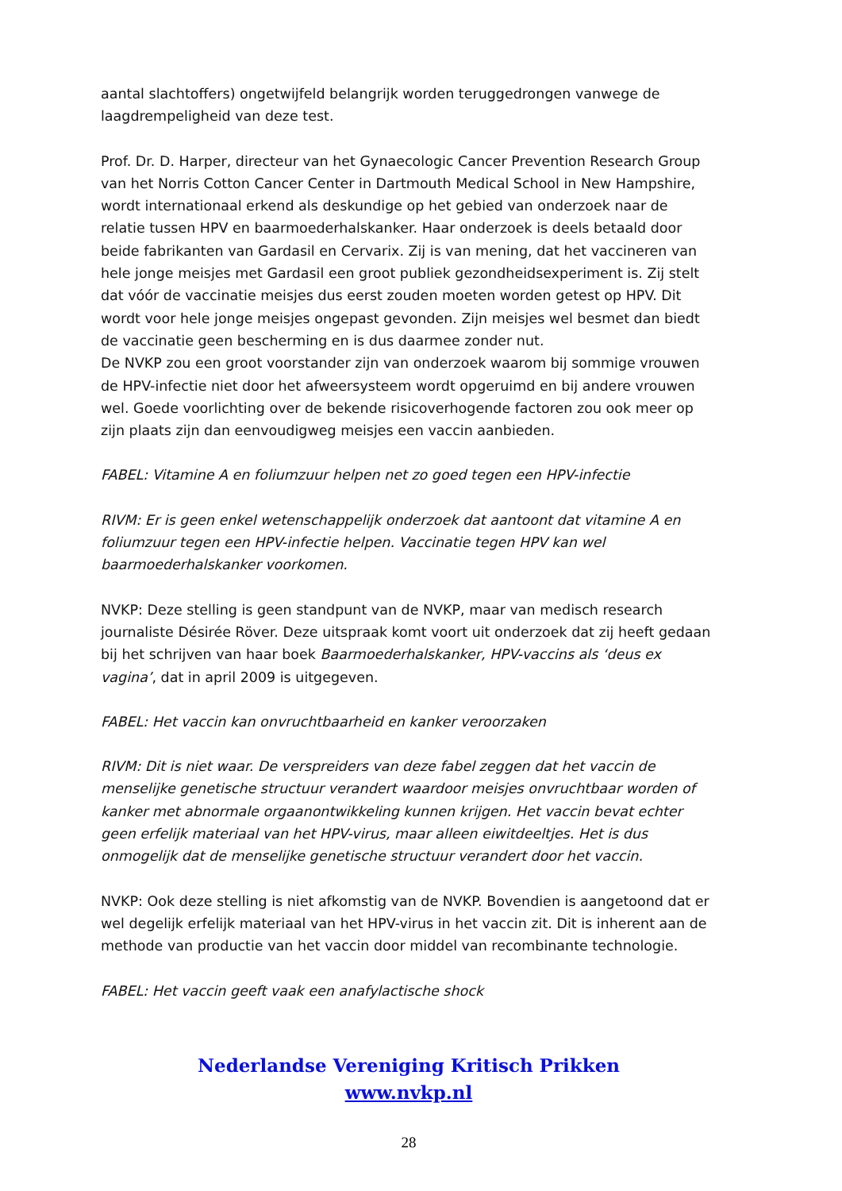aantal slachtoffers) ongetwijfeld belangrijk worden teruggedrongen vanwege de laagdrempeligheid van deze test.
Prof. Dr. D. Harper, directeur van het Gynaecologic Cancer Prevention Research Group van het Norris Cotton Cancer Center in Dartmouth Medical School in New Hampshire, wordt internationaal erkend als deskundige op het gebied van onderzoek naar de relatie tussen HPV en baarmoederhalskanker. Haar onderzoek is deels betaald door beide fabrikanten van Gardasil en Cervarix. Zij is van mening, dat het vaccineren van hele jonge meisjes met Gardasil een groot publiek gezondheidsexperiment is. Zij stelt dat vóór de vaccinatie meisjes dus eerst zouden moeten worden getest op HPV. Dit wordt voor hele jonge meisjes ongepast gevonden. Zijn meisjes wel besmet dan biedt de vaccinatie geen bescherming en is dus daarmee zonder nut.
De NVKP zou een groot voorstander zijn van onderzoek waarom bij sommige vrouwen de HPV-infectie niet door het afweersysteem wordt opgeruimd en bij andere vrouwen wel. Goede voorlichting over de bekende risicoverhogende factoren zou ook meer op zijn plaats zijn dan eenvoudigweg meisjes een vaccin aanbieden.
FABEL: Vitamine A en foliumzuur helpen net zo goed tegen een HPV-infectie
RIVM: Er is geen enkel wetenschappelijk onderzoek dat aantoont dat vitamine A en foliumzuur tegen een HPV-infectie helpen. Vaccinatie tegen HPV kan wel baarmoederhalskanker voorkomen.
NVKP: Deze stelling is geen standpunt van de NVKP, maar van medisch research journaliste Désirée Röver. Deze uitspraak komt voort uit onderzoek dat zij heeft gedaan bij het schrijven van haar boek Baarmoederhalskanker, HPV-vaccins als ‘deus ex vagina’, dat in april 2009 is uitgegeven.
FABEL: Het vaccin kan onvruchtbaarheid en kanker veroorzaken
RIVM: Dit is niet waar. De verspreiders van deze fabel zeggen dat het vaccin de menselijke genetische structuur verandert waardoor meisjes onvruchtbaar worden of kanker met abnormale orgaanontwikkeling kunnen krijgen. Het vaccin bevat echter geen erfelijk materiaal van het HPV-virus, maar alleen eiwitdeeltjes. Het is dus onmogelijk dat de menselijke genetische structuur verandert door het vaccin.
NVKP: Ook deze stelling is niet afkomstig van de NVKP. Bovendien is aangetoond dat er wel degelijk erfelijk materiaal van het HPV-virus in het vaccin zit. Dit is inherent aan de methode van productie van het vaccin door middel van recombinante technologie.
FABEL: Het vaccin geeft vaak een anafylactische shock
Nederlandse Vereniging Kritisch Prikken
www.nvkp.nl
28